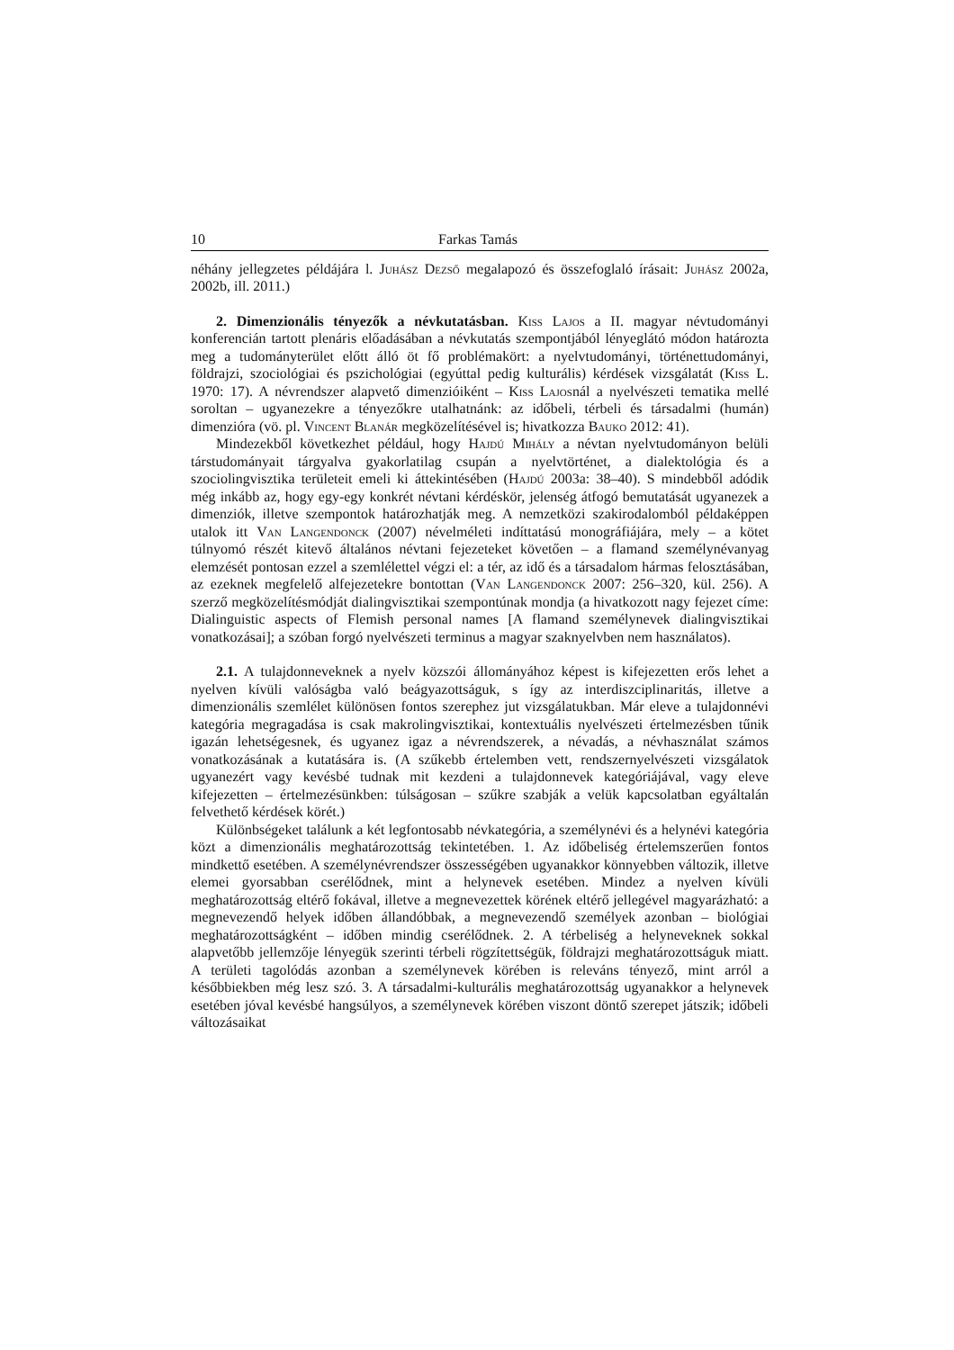10 Farkas Tamás
néhány jellegzetes példájára l. Juhász Dezső megalapozó és összefoglaló írásait: Juhász 2002a, 2002b, ill. 2011.)
2. Dimenzionális tényezők a névkutatásban. Kiss Lajos a II. magyar névtudományi konferencián tartott plenáris előadásában a névkutatás szempontjából lényeglátó módon határozta meg a tudományterület előtt álló öt fő problémakört: a nyelvtudományi, történettudományi, földrajzi, szociológiai és pszichológiai (egyúttal pedig kulturális) kérdések vizsgálatát (Kiss L. 1970: 17). A névrendszer alapvető dimenzióiként – Kiss Lajosnál a nyelvészeti tematika mellé soroltan – ugyanezekre a tényezőkre utalhatnánk: az időbeli, térbeli és társadalmi (humán) dimenzióra (vö. pl. Vincent Blanár megközelítésével is; hivatkozza Bauko 2012: 41).
Mindezekből következhet például, hogy Hajdú Mihály a névtan nyelvtudományon belüli társtudományait tárgyalva gyakorlatilag csupán a nyelvtörténet, a dialektológia és a szociolingvisztika területeit emeli ki áttekintésében (Hajdú 2003a: 38–40). S mindebből adódik még inkább az, hogy egy-egy konkrét névtani kérdéskör, jelenség átfogó bemutatását ugyanezek a dimenziók, illetve szempontok határozhatják meg. A nemzetközi szakirodalomból példaképpen utalok itt Van Langendonck (2007) névelméleti indíttatású monográfiájára, mely – a kötet túlnyomó részét kitevő általános névtani fejezeteket követően – a flamand személynévanyag elemzését pontosan ezzel a szemlélettel végzi el: a tér, az idő és a társadalom hármas felosztásában, az ezeknek megfelelő alfejezetekre bontottan (Van Langendonck 2007: 256–320, kül. 256). A szerző megközelítésmódját dialingvisztikai szempontúnak mondja (a hivatkozott nagy fejezet címe: Dialinguistic aspects of Flemish personal names [A flamand személynevek dialingvisztikai vonatkozásai]; a szóban forgó nyelvészeti terminus a magyar szaknyelvben nem használatos).
2.1. A tulajdonneveknek a nyelv közszói állományához képest is kifejezetten erős lehet a nyelven kívüli valóságba való beágyazottságuk, s így az interdiszciplinaritás, illetve a dimenzionális szemlélet különösen fontos szerephez jut vizsgálatukban. Már eleve a tulajdonnévi kategória megragadása is csak makrolingvisztikai, kontextuális nyelvészeti értelmezésben tűnik igazán lehetségesnek, és ugyanez igaz a névrendszerek, a névadás, a névhasználat számos vonatkozásának a kutatására is. (A szűkebb értelemben vett, rendszernyelvészeti vizsgálatok ugyanezért vagy kevésbé tudnak mit kezdeni a tulajdonnevek kategóriájával, vagy eleve kifejezetten – értelmezésünkben: túlságosan – szűkre szabják a velük kapcsolatban egyáltalán felvethető kérdések körét.)
Különbségeket találunk a két legfontosabb névkategória, a személynévi és a helynévi kategória közt a dimenzionális meghatározottság tekintetében. 1. Az időbeliség értelemszerűen fontos mindkettő esetében. A személynévrendszer összességében ugyanakkor könnyebben változik, illetve elemei gyorsabban cserélődnek, mint a helynevek esetében. Mindez a nyelven kívüli meghatározottság eltérő fokával, illetve a megnevezettek körének eltérő jellegével magyarázható: a megnevezendő helyek időben állandóbbak, a megnevezendő személyek azonban – biológiai meghatározottságként – időben mindig cserélődnek. 2. A térbeliség a helyneveknek sokkal alapvetőbb jellemzője lényegük szerinti térbeli rögzítettségük, földrajzi meghatározottságuk miatt. A területi tagolódás azonban a személynevek körében is releváns tényező, mint arról a későbbiekben még lesz szó. 3. A társadalmi-kulturális meghatározottság ugyanakkor a helynevek esetében jóval kevésbé hangsúlyos, a személynevek körében viszont döntő szerepet játszik; időbeli változásaikat